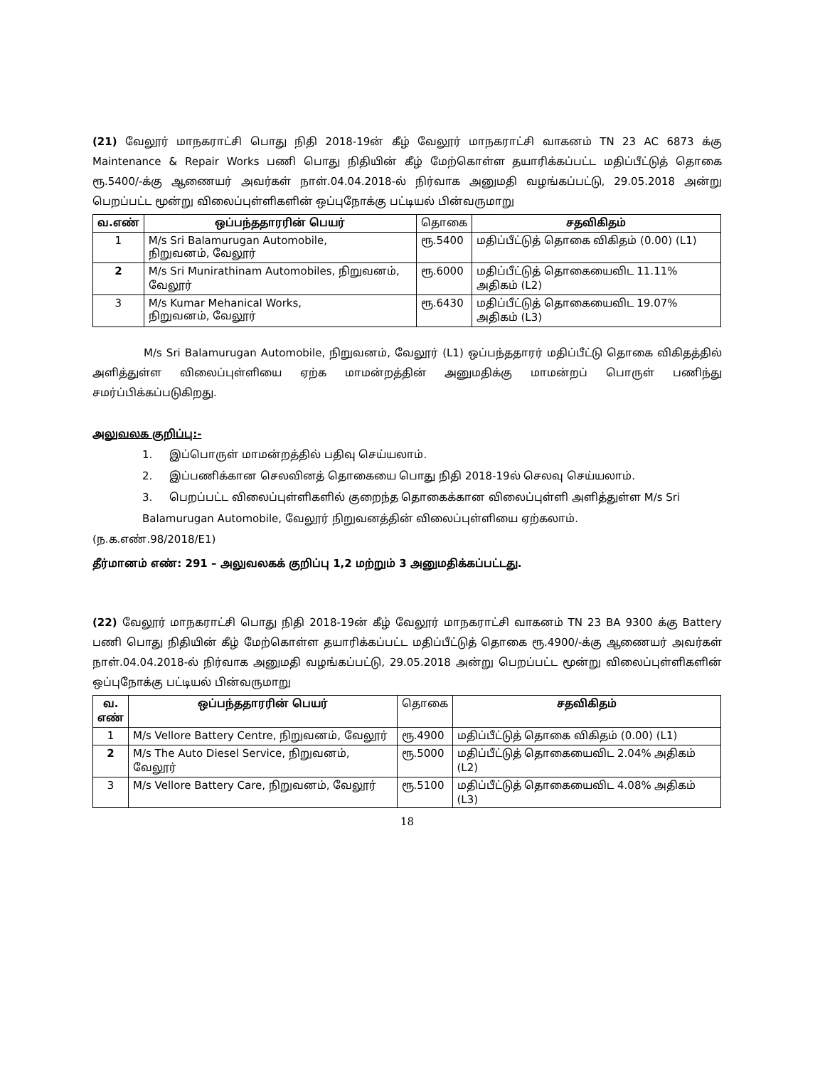(21) வேலூர் மாநகராட்சி பொது நிதி 2018-19ன் கீழ் வேலூர் மாநகராட்சி வாகனம் TN 23 AC 6873 க்கு Maintenance & Repair Works பணி பொது நிதியின் கீழ் மேற்கொள்ள தயாரிக்கப்பட்ட மதிப்பீட்டுத் தொகை ரூ.5400/-க்கு ஆணையர் அவர்கள் நாள்.04.04.2018-ல் நிர்வாக அனுமதி வழங்கப்பட்டு, 29.05.2018 அன்று பெறப்பட்ட மூன்று விலைப்புள்ளிகளின் ஒப்புநோக்கு பட்டியல் பின்வருமாறு
| வ.எண் | ஒப்பந்ததாரரின் பெயர் | தொகை | சதவிகிதம் |
| 1 | M/s Sri Balamurugan Automobile, நிறுவனம், வேலூர் | ரூ.5400 | மதிப்பீட்டுத் தொகை விகிதம் (0.00) (L1) |
| 2 | M/s Sri Munirathinam Automobiles, நிறுவனம், வேலூர் | ரூ.6000 | மதிப்பீட்டுத் தொகையைவிட 11.11% அதிகம் (L2) |
| 3 | M/s Kumar Mehanical Works, நிறுவனம், வேலூர் | ரூ.6430 | மதிப்பீட்டுத் தொகையைவிட 19.07% அதிகம் (L3) |
M/s Sri Balamurugan Automobile, நிறுவனம், வேலூர் (L1) ஒப்பந்ததாரர் மதிப்பீட்டு தொகை விகிதத்தில் அளித்துள்ள விலைப்புள்ளியை ஏற்க மாமன்றத்தின் அனுமதிக்கு மாமன்றப் பொருள் பணிந்து சமர்ப்பிக்கப்படுகிறது.
அலுவலக குறிப்பு:-
1. இப்பொருள் மாமன்றத்தில் பதிவு செய்யலாம்.
2. இப்பணிக்கான செலவினத் தொகையை பொது நிதி 2018-19ல் செலவு செய்யலாம்.
3. பெறப்பட்ட விலைப்புள்ளிகளில் குறைந்த தொகைக்கான விலைப்புள்ளி அளித்துள்ள M/s Sri Balamurugan Automobile, வேலூர் நிறுவனத்தின் விலைப்புள்ளியை ஏற்கலாம்.
(ந.க.எண்.98/2018/E1)
தீர்மானம் எண்: 291 – அலுவலகக் குறிப்பு 1,2 மற்றும் 3 அனுமதிக்கப்பட்டது.
(22) வேலூர் மாநகராட்சி பொது நிதி 2018-19ன் கீழ் வேலூர் மாநகராட்சி வாகனம் TN 23 BA 9300 க்கு Battery பணி பொது நிதியின் கீழ் மேற்கொள்ள தயாரிக்கப்பட்ட மதிப்பீட்டுத் தொகை ரூ.4900/-க்கு ஆணையர் அவர்கள் நாள்.04.04.2018-ல் நிர்வாக அனுமதி வழங்கப்பட்டு, 29.05.2018 அன்று பெறப்பட்ட மூன்று விலைப்புள்ளிகளின் ஒப்புநோக்கு பட்டியல் பின்வருமாறு
| வ. எண் | ஒப்பந்ததாரரின் பெயர் | தொகை | சதவிகிதம் |
| 1 | M/s Vellore Battery Centre, நிறுவனம், வேலூர் | ரூ.4900 | மதிப்பீட்டுத் தொகை விகிதம் (0.00) (L1) |
| 2 | M/s The Auto Diesel Service, நிறுவனம், வேலூர் | ரூ.5000 | மதிப்பீட்டுத் தொகையைவிட 2.04% அதிகம் (L2) |
| 3 | M/s Vellore Battery Care, நிறுவனம், வேலூர் | ரூ.5100 | மதிப்பீட்டுத் தொகையைவிட 4.08% அதிகம் (L3) |
18